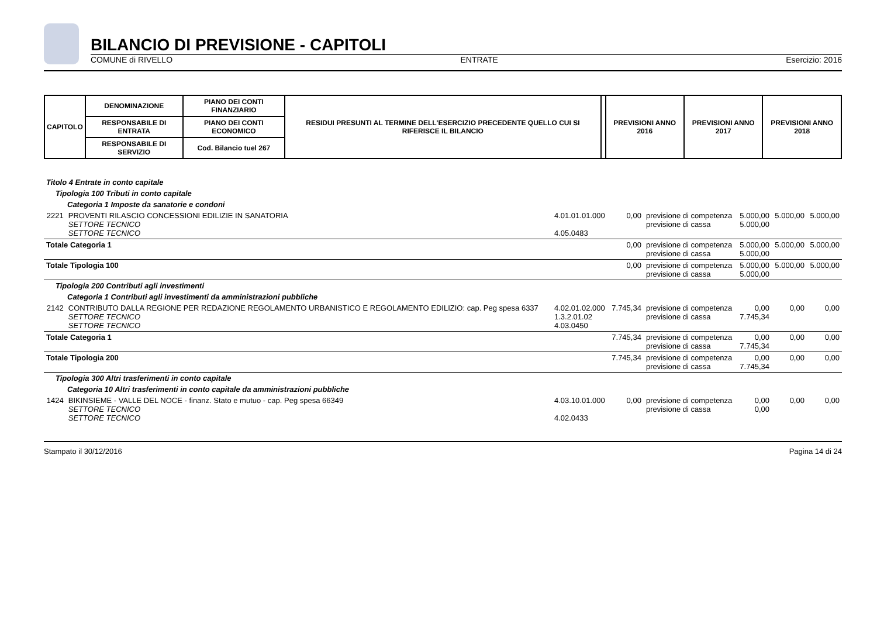BILANCIO DI PREVISIONE - CAPITOLI
COMUNE di RIVELLO ENTRATE Esercizio: 2016
| CAPITOLO | DENOMINAZIONE | PIANO DEI CONTI FINANZIARIO | RESIDUI PRESUNTI AL TERMINE DELL'ESERCIZIO PRECEDENTE QUELLO CUI SI RIFERISCE IL BILANCIO | | PREVISIONI ANNO 2016 | PREVISIONI ANNO 2017 | PREVISIONI ANNO 2018 |
| | RESPONSABILE DI ENTRATA | PIANO DEI CONTI ECONOMICO | | | | | |
| | RESPONSABILE DI SERVIZIO | Cod. Bilancio tuel 267 | | | | | |
| Titolo 4 Entrate in conto capitale | | | | | | | |
| Tipologia 100 Tributi in conto capitale | | | | | | | |
| Categoria 1 Imposte da sanatorie e condoni | | | | | | | |
| 2221 | PROVENTI RILASCIO CONCESSIONI EDILIZIE IN SANATORIA SETTORE TECNICO SETTORE TECNICO | 4.01.01.01.000 4.05.0483 | 0,00 | previsione di competenza previsione di cassa | 5.000,00 5.000,00 | 5.000,00 | 5.000,00 |
| Totale Categoria 1 | | | 0,00 | previsione di competenza previsione di cassa | 5.000,00 5.000,00 | 5.000,00 | 5.000,00 |
| Totale Tipologia 100 | | | 0,00 | previsione di competenza previsione di cassa | 5.000,00 5.000,00 | 5.000,00 | 5.000,00 |
| Tipologia 200 Contributi agli investimenti | | | | | | | |
| Categoria 1 Contributi agli investimenti da amministrazioni pubbliche | | | | | | | |
| 2142 | CONTRIBUTO DALLA REGIONE PER REDAZIONE REGOLAMENTO URBANISTICO E REGOLAMENTO EDILIZIO: cap. Peg spesa 6337 SETTORE TECNICO SETTORE TECNICO | 4.02.01.02.000 1.3.2.01.02 4.03.0450 | 7.745,34 | previsione di competenza previsione di cassa | 0,00 7.745,34 | 0,00 | 0,00 |
| Totale Categoria 1 | | | 7.745,34 | previsione di competenza previsione di cassa | 0,00 7.745,34 | 0,00 | 0,00 |
| Totale Tipologia 200 | | | 7.745,34 | previsione di competenza previsione di cassa | 0,00 7.745,34 | 0,00 | 0,00 |
| Tipologia 300 Altri trasferimenti in conto capitale | | | | | | | |
| Categoria 10 Altri trasferimenti in conto capitale da amministrazioni pubbliche | | | | | | | |
| 1424 | BIKINSIEME - VALLE DEL NOCE - finanz. Stato e mutuo - cap. Peg spesa 66349 SETTORE TECNICO SETTORE TECNICO | 4.03.10.01.000 4.02.0433 | 0,00 | previsione di competenza previsione di cassa | 0,00 0,00 | 0,00 | 0,00 |
Stampato il 30/12/2016 Pagina 14 di 24